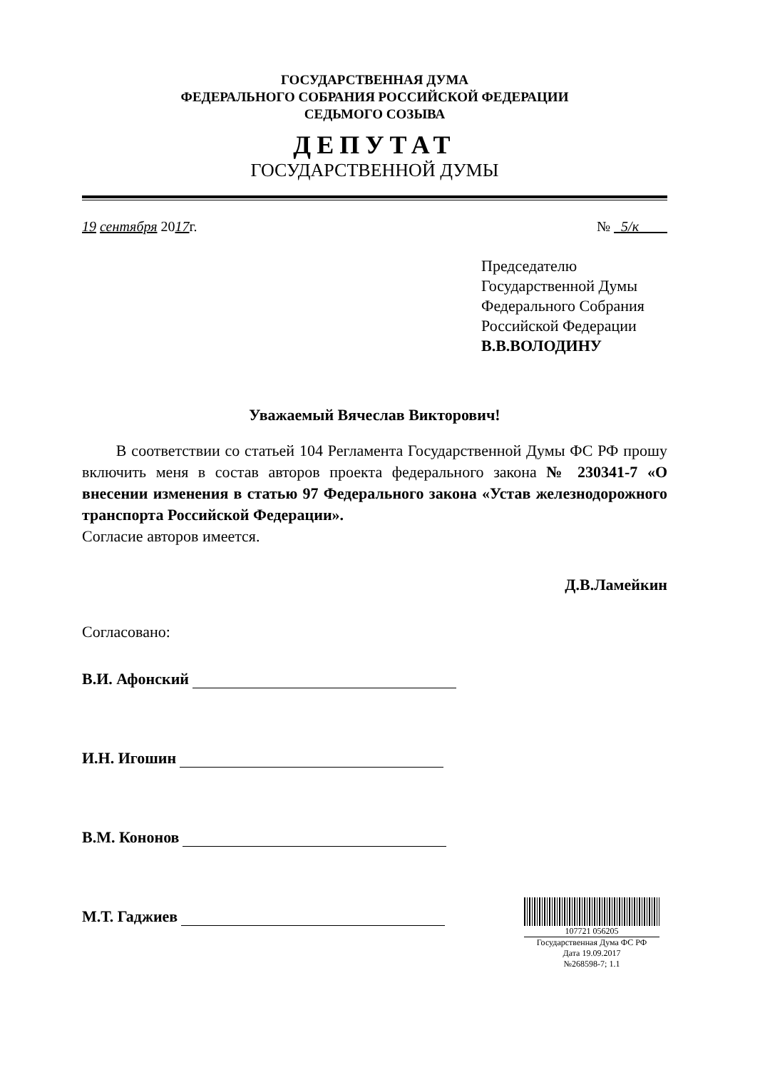ГОСУДАРСТВЕННАЯ ДУМА
ФЕДЕРАЛЬНОГО СОБРАНИЯ РОССИЙСКОЙ ФЕДЕРАЦИИ
СЕДЬМОГО СОЗЫВА
ДЕПУТАТ
ГОСУДАРСТВЕННОЙ ДУМЫ
19 сентября 2017г. № 5/к
Председателю
Государственной Думы
Федерального Собрания
Российской Федерации
В.В.ВОЛОДИНУ
Уважаемый Вячеслав Викторович!
В соответствии со статьей 104 Регламента Государственной Думы ФС РФ прошу включить меня в состав авторов проекта федерального закона № 230341-7 «О внесении изменения в статью 97 Федерального закона «Устав железнодорожного транспорта Российской Федерации».
Согласие авторов имеется.
Д.В.Ламейкин
Согласовано:
В.И. Афонский
И.Н. Игошин
В.М. Кононов
М.Т. Гаджиев
107721 056205
Государственная Дума ФС РФ
Дата 19.09.2017
№268598-7; 1.1